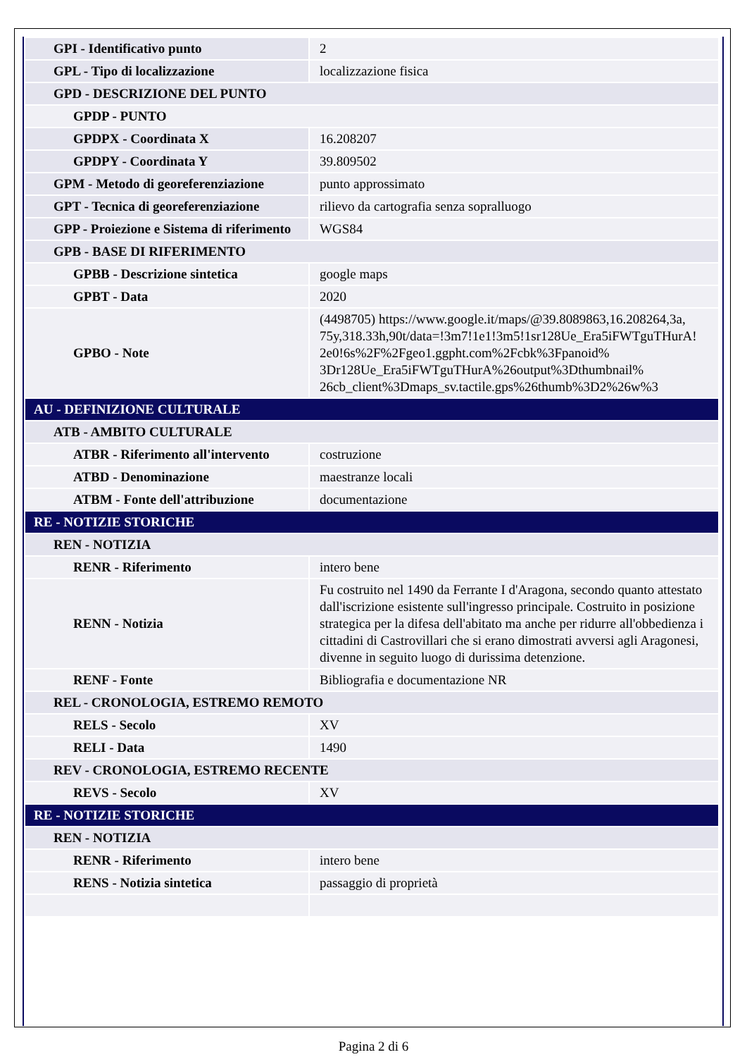| GPI - Identificativo punto | 2 |
| GPL - Tipo di localizzazione | localizzazione fisica |
| GPD - DESCRIZIONE DEL PUNTO | |
| GPDP - PUNTO | |
| GPDPX - Coordinata X | 16.208207 |
| GPDPY - Coordinata Y | 39.809502 |
| GPM - Metodo di georeferenziazione | punto approssimato |
| GPT - Tecnica di georeferenziazione | rilievo da cartografia senza sopralluogo |
| GPP - Proiezione e Sistema di riferimento | WGS84 |
| GPB - BASE DI RIFERIMENTO | |
| GPBB - Descrizione sintetica | google maps |
| GPBT - Data | 2020 |
| GPBO - Note | (4498705) https://www.google.it/maps/@39.8089863,16.208264,3a, 75y,318.33h,90t/data=!3m7!1e1!3m5!1sr128Ue_Era5iFWTguTHurA! 2e0!6s%2F%2Fgeo1.ggpht.com%2Fcbk%3Fpanoid% 3Dr128Ue_Era5iFWTguTHurA%26output%3Dthumbnail% 26cb_client%3Dmaps_sv.tactile.gps%26thumb%3D2%26w%3 |
| AU - DEFINIZIONE CULTURALE | |
| ATB - AMBITO CULTURALE | |
| ATBR - Riferimento all'intervento | costruzione |
| ATBD - Denominazione | maestranze locali |
| ATBM - Fonte dell'attribuzione | documentazione |
| RE - NOTIZIE STORICHE | |
| REN - NOTIZIA | |
| RENR - Riferimento | intero bene |
| RENN - Notizia | Fu costruito nel 1490 da Ferrante I d'Aragona, secondo quanto attestato dall'iscrizione esistente sull'ingresso principale. Costruito in posizione strategica per la difesa dell'abitato ma anche per ridurre all'obbedienza i cittadini di Castrovillari che si erano dimostrati avversi agli Aragonesi, divenne in seguito luogo di durissima detenzione. |
| RENF - Fonte | Bibliografia e documentazione NR |
| REL - CRONOLOGIA, ESTREMO REMOTO | |
| RELS - Secolo | XV |
| RELI - Data | 1490 |
| REV - CRONOLOGIA, ESTREMO RECENTE | |
| REVS - Secolo | XV |
| RE - NOTIZIE STORICHE | |
| REN - NOTIZIA | |
| RENR - Riferimento | intero bene |
| RENS - Notizia sintetica | passaggio di proprietà |
Pagina 2 di 6